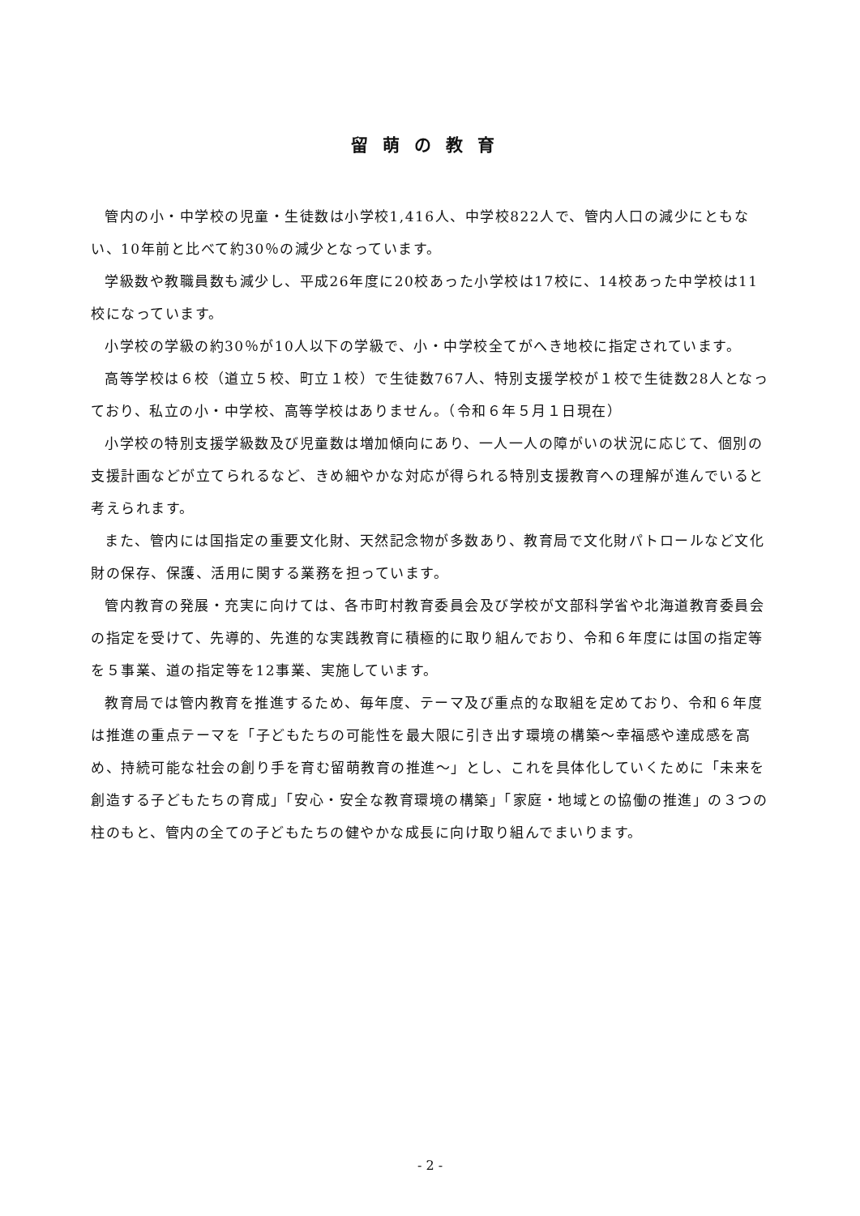留萌の教育
管内の小・中学校の児童・生徒数は小学校1,416人、中学校822人で、管内人口の減少にともない、10年前と比べて約30％の減少となっています。
学級数や教職員数も減少し、平成26年度に20校あった小学校は17校に、14校あった中学校は11校になっています。
小学校の学級の約30％が10人以下の学級で、小・中学校全てがへき地校に指定されています。
高等学校は６校（道立５校、町立１校）で生徒数767人、特別支援学校が１校で生徒数28人となっており、私立の小・中学校、高等学校はありません。（令和６年５月１日現在）
小学校の特別支援学級数及び児童数は増加傾向にあり、一人一人の障がいの状況に応じて、個別の支援計画などが立てられるなど、きめ細やかな対応が得られる特別支援教育への理解が進んでいると考えられます。
また、管内には国指定の重要文化財、天然記念物が多数あり、教育局で文化財パトロールなど文化財の保存、保護、活用に関する業務を担っています。
管内教育の発展・充実に向けては、各市町村教育委員会及び学校が文部科学省や北海道教育委員会の指定を受けて、先導的、先進的な実践教育に積極的に取り組んでおり、令和６年度には国の指定等を５事業、道の指定等を12事業、実施しています。
教育局では管内教育を推進するため、毎年度、テーマ及び重点的な取組を定めており、令和６年度は推進の重点テーマを「子どもたちの可能性を最大限に引き出す環境の構築～幸福感や達成感を高め、持続可能な社会の創り手を育む留萌教育の推進～」とし、これを具体化していくために「未来を創造する子どもたちの育成」「安心・安全な教育環境の構築」「家庭・地域との協働の推進」の３つの柱のもと、管内の全ての子どもたちの健やかな成長に向け取り組んでまいります。
- 2 -